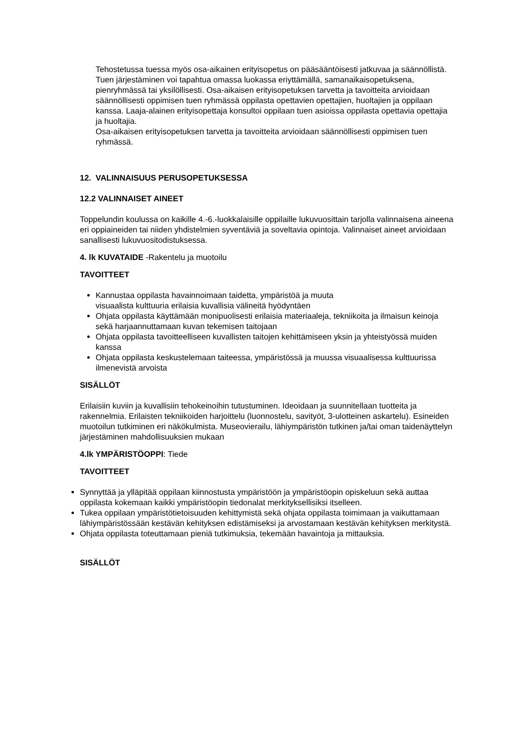Tehostetussa tuessa myös osa-aikainen erityisopetus on pääsääntöisesti jatkuvaa ja säännöllistä. Tuen järjestäminen voi tapahtua omassa luokassa eriyttämällä, samanaikaisopetuksena, pienryhmässä tai yksilöllisesti. Osa-aikaisen erityisopetuksen tarvetta ja tavoitteita arvioidaan säännöllisesti oppimisen tuen ryhmässä oppilasta opettavien opettajien, huoltajien ja oppilaan kanssa. Laaja-alainen erityisopettaja konsultoi oppilaan tuen asioissa oppilasta opettavia opettajia ja huoltajia.
Osa-aikaisen erityisopetuksen tarvetta ja tavoitteita arvioidaan säännöllisesti oppimisen tuen ryhmässä.
12. VALINNAISUUS PERUSOPETUKSESSA
12.2 VALINNAISET AINEET
Toppelundin koulussa on kaikille 4.-6.-luokkalaisille oppilaille lukuvuosittain tarjolla valinnaisena aineena eri oppiaineiden tai niiden yhdistelmien syventäviä ja soveltavia opintoja. Valinnaiset aineet arvioidaan sanallisesti lukuvuositodistuksessa.
4. lk KUVATAIDE -Rakentelu ja muotoilu
TAVOITTEET
Kannustaa oppilasta havainnoimaan taidetta, ympäristöä ja muuta
visuaalista kulttuuria erilaisia kuvallisia välineitä hyödyntäen
Ohjata oppilasta käyttämään monipuolisesti erilaisia materiaaleja, tekniikoita ja ilmaisun keinoja sekä harjaannuttamaan kuvan tekemisen taitojaan
Ohjata oppilasta tavoitteelliseen kuvallisten taitojen kehittämiseen yksin ja yhteistyössä muiden kanssa
Ohjata oppilasta keskustelemaan taiteessa, ympäristössä ja muussa visuaalisessa kulttuurissa ilmenevistä arvoista
SISÄLLÖT
Erilaisiin kuviin ja kuvallisiin tehokeinoihin tutustuminen. Ideoidaan ja suunnitellaan tuotteita ja rakennelmia. Erilaisten tekniikoiden harjoittelu (luonnostelu, savityöt, 3-ulotteinen askartelu). Esineiden muotoilun tutkiminen eri näkökulmista. Museovierailu, lähiympäristön tutkinen ja/tai oman taidenäyttelyn järjestäminen mahdollisuuksien mukaan
4.lk YMPÄRISTÖOPPI: Tiede
TAVOITTEET
Synnyttää ja ylläpitää oppilaan kiinnostusta ympäristöön ja ympäristöopin opiskeluun sekä auttaa oppilasta kokemaan kaikki ympäristöopin tiedonalat merkityksellisiksi itselleen.
Tukea oppilaan ympäristötietoisuuden kehittymistä sekä ohjata oppilasta toimimaan ja vaikuttamaan lähiympäristössään kestävän kehityksen edistämiseksi ja arvostamaan kestävän kehityksen merkitystä.
Ohjata oppilasta toteuttamaan pieniä tutkimuksia, tekemään havaintoja ja mittauksia.
SISÄLLÖT